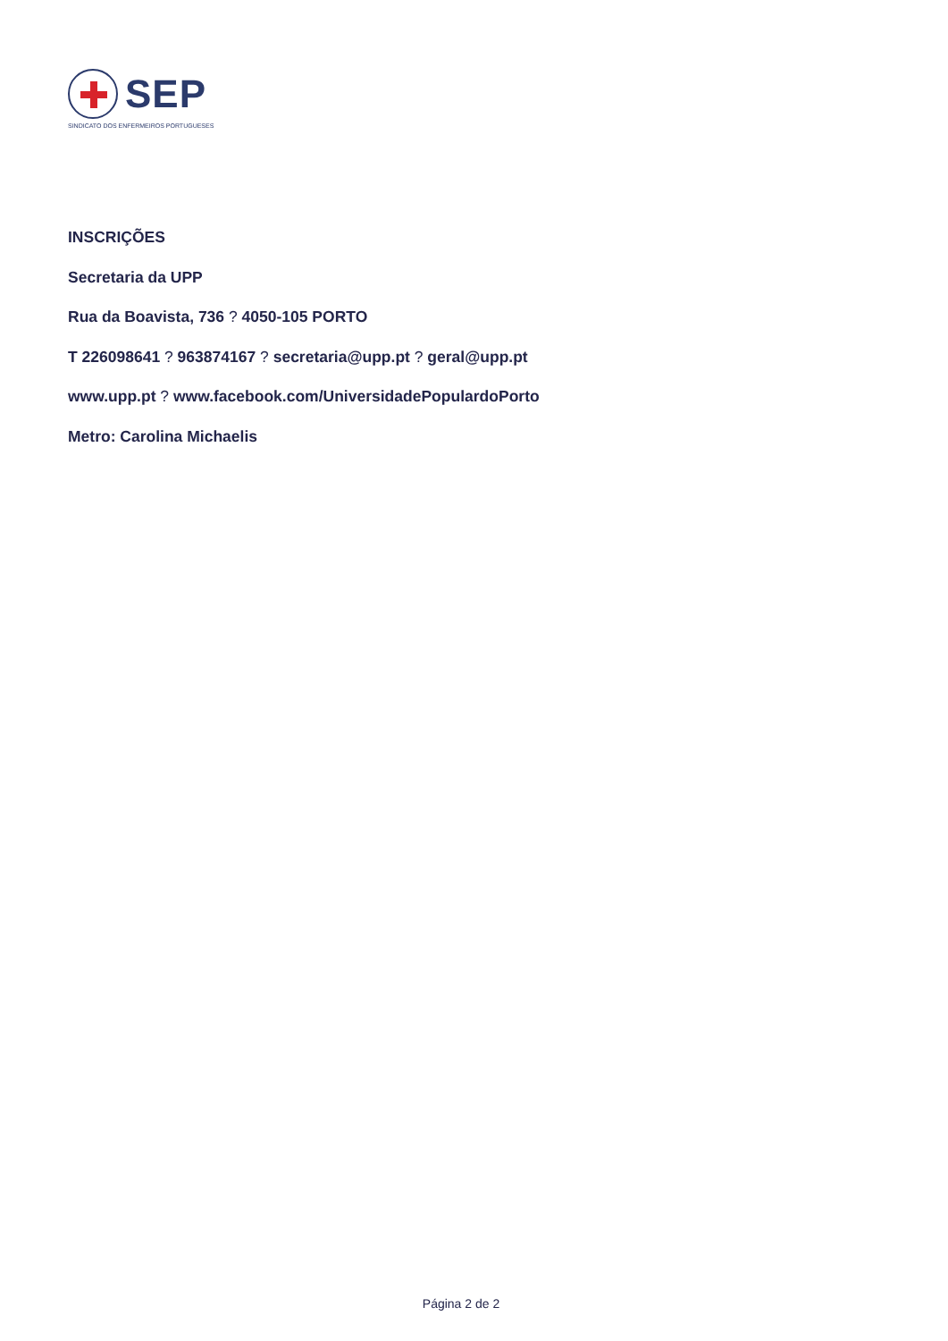SEP
SINDICATO DOS ENFERMEIROS PORTUGUESES
INSCRIÇÕES
Secretaria da UPP
Rua da Boavista, 736 ? 4050-105 PORTO
T 226098641 ? 963874167 ? secretaria@upp.pt ? geral@upp.pt
www.upp.pt ? www.facebook.com/UniversidadePopulardoPorto
Metro: Carolina Michaelis
Página 2 de 2